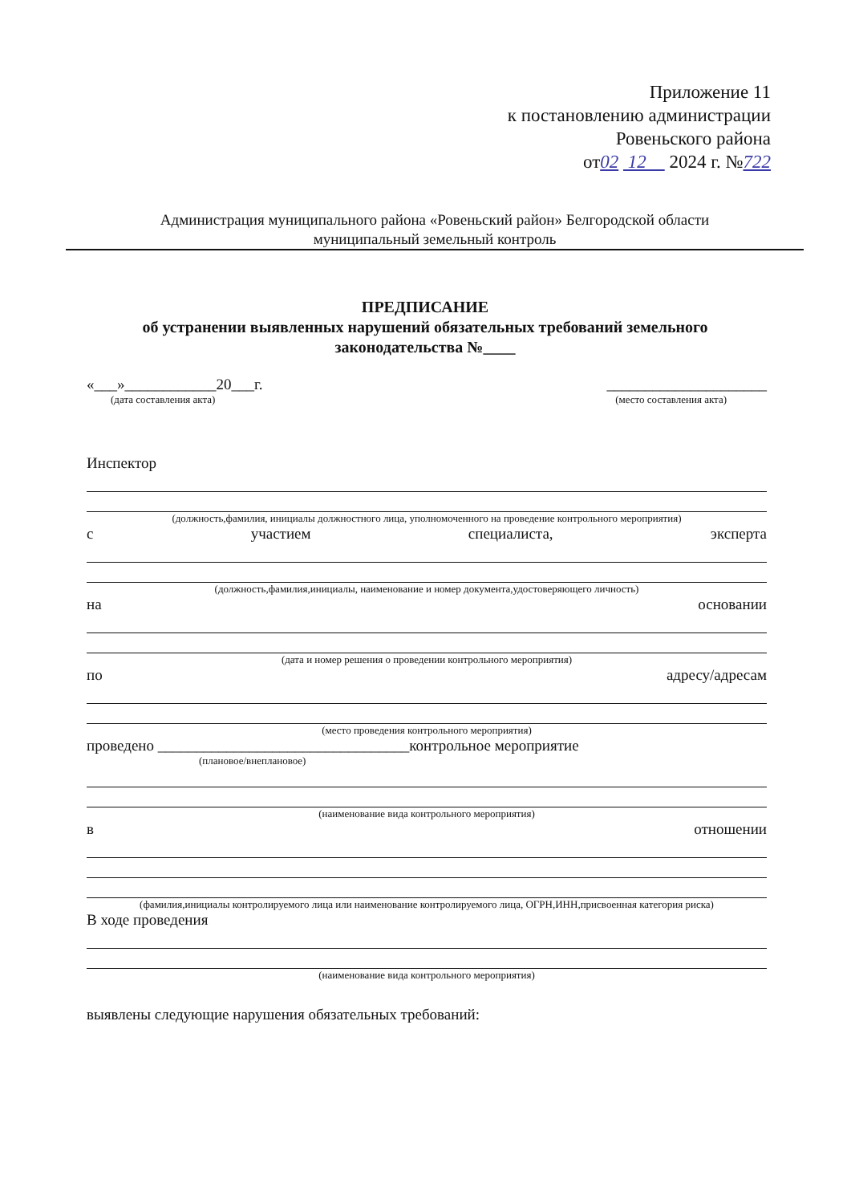Приложение 11
к постановлению администрации
Ровеньского района
от02 12 2024 г. №722
Администрация муниципального района «Ровеньский район» Белгородской области
муниципальный земельный контроль
ПРЕДПИСАНИЕ
об устранении выявленных нарушений обязательных требований земельного законодательства №____
«___»____________20___г. _____________________
(дата составления акта) (место составления акта)
Инспектор
(должность,фамилия, инициалы должностного лица, уполномоченного на проведение контрольного мероприятия)
с участием специалиста, эксперта
(должность,фамилия,инициалы, наименование и номер документа,удостоверяющего личность)
на основании
(дата и номер решения о проведении контрольного мероприятия)
по адресу/адресам
(место проведения контрольного мероприятия)
проведено _________________________________контрольное мероприятие
(плановое/внеплановое)
(наименование вида контрольного мероприятия)
в отношении
(фамилия,инициалы контролируемого лица или наименование контролируемого лица, ОГРН,ИНН,присвоенная категория риска)
В ходе проведения
(наименование вида контрольного мероприятия)
выявлены следующие нарушения обязательных требований: